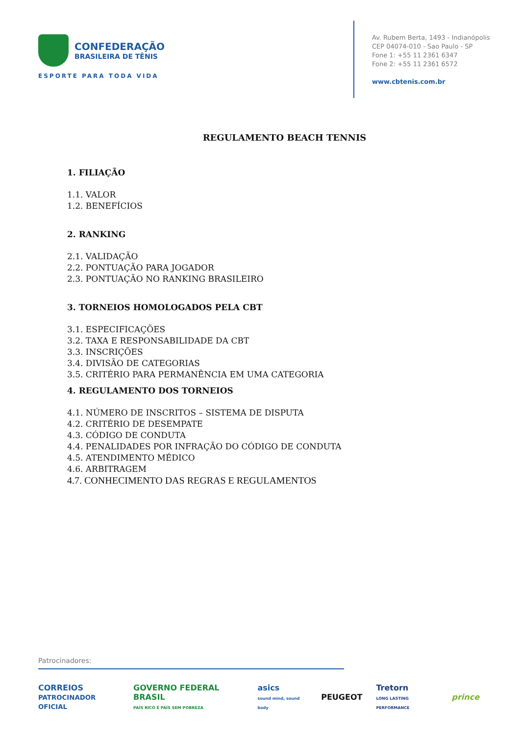CONFEDERAÇÃO
BRASILEIRA DE TÊNIS
ESPORTE PARA TODA VIDA
Av. Rubem Berta, 1493 - Indianópolis
CEP 04074-010 - Sao Paulo - SP
Fone 1: +55 11 2361 6347
Fone 2: +55 11 2361 6572
www.cbtenis.com.br
REGULAMENTO BEACH TENNIS
1. FILIAÇÃO
1.1. VALOR
1.2. BENEFÍCIOS
2. RANKING
2.1. VALIDAÇÃO
2.2. PONTUAÇÃO PARA JOGADOR
2.3. PONTUAÇÃO NO RANKING BRASILEIRO
3. TORNEIOS HOMOLOGADOS PELA CBT
3.1. ESPECIFICAÇÕES
3.2. TAXA E RESPONSABILIDADE DA CBT
3.3. INSCRIÇÕES
3.4. DIVISÃO DE CATEGORIAS
3.5. CRITÉRIO PARA PERMANÊNCIA EM UMA CATEGORIA
4. REGULAMENTO DOS TORNEIOS
4.1. NÚMERO DE INSCRITOS – SISTEMA DE DISPUTA
4.2. CRITÉRIO DE DESEMPATE
4.3. CÓDIGO DE CONDUTA
4.4. PENALIDADES POR INFRAÇÃO DO CÓDIGO DE CONDUTA
4.5. ATENDIMENTO MÉDICO
4.6. ARBITRAGEM
4.7. CONHECIMENTO DAS REGRAS E REGULAMENTOS
Patrocinadores:
CORREIOS
PATROCINADOR OFICIAL GOVERNO FEDERAL BRASIL
PAÍS RICO É PAÍS SEM POBREZA asics
sound mind, sound body PEUGEOT Tretorn
LONG LASTING PERFORMANCE prince